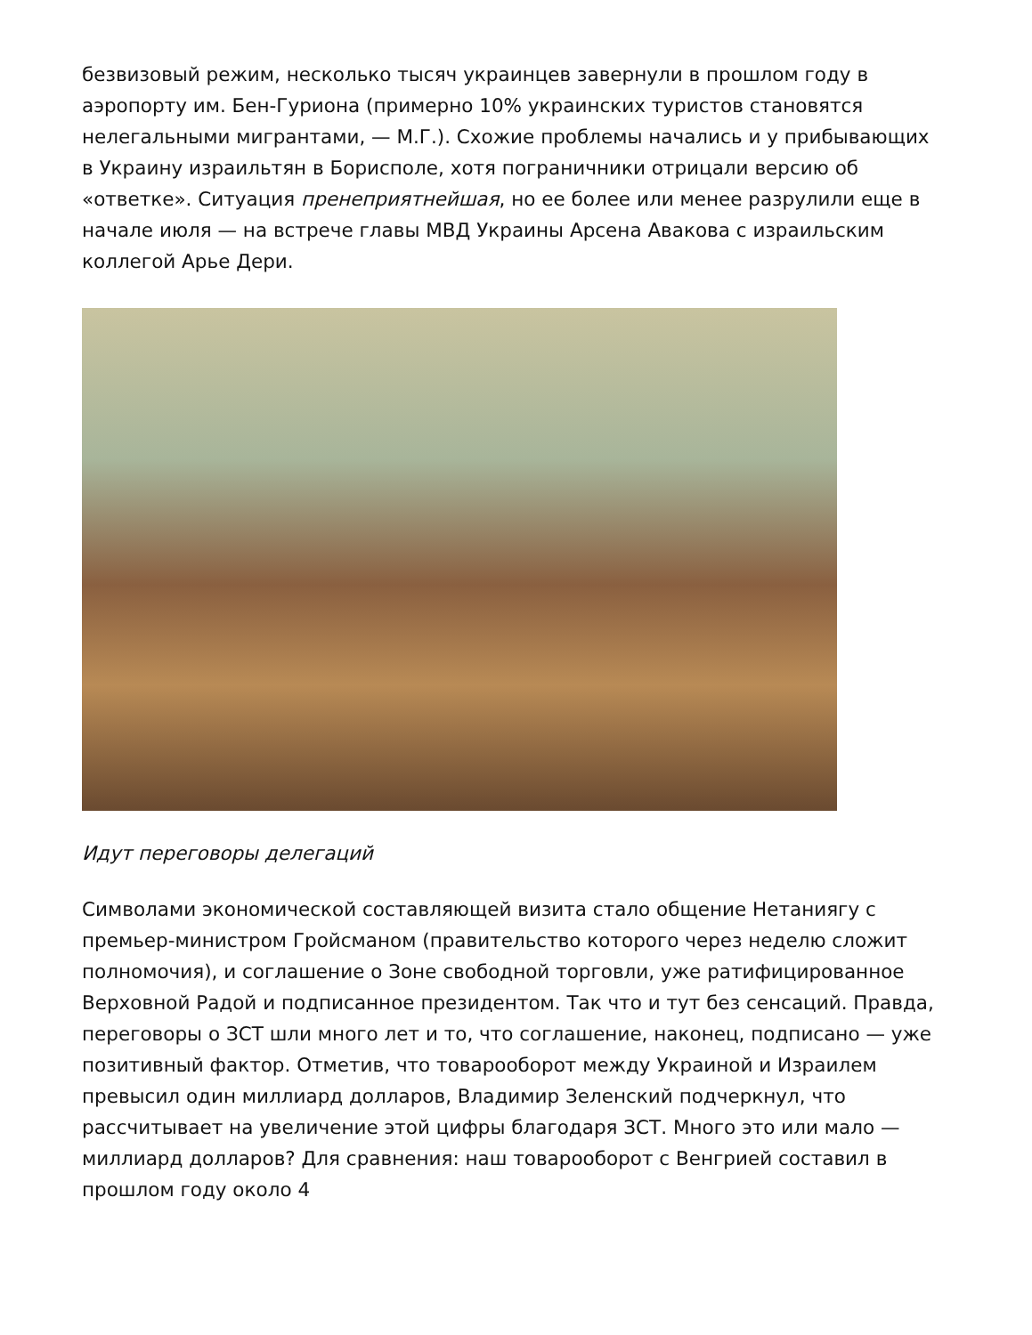безвизовый режим, несколько тысяч украинцев завернули в прошлом году в аэропорту им. Бен-Гуриона (примерно 10% украинских туристов становятся нелегальными мигрантами, — М.Г.). Схожие проблемы начались и у прибывающих в Украину израильтян в Борисполе, хотя пограничники отрицали версию об «ответке». Ситуация пренеприятнейшая, но ее более или менее разрулили еще в начале июля — на встрече главы МВД Украины Арсена Авакова с израильским коллегой Арье Дери.
Идут переговоры делегаций
Символами экономической составляющей визита стало общение Нетаниягу с премьер-министром Гройсманом (правительство которого через неделю сложит полномочия), и соглашение о Зоне свободной торговли, уже ратифицированное Верховной Радой и подписанное президентом. Так что и тут без сенсаций. Правда, переговоры о ЗСТ шли много лет и то, что соглашение, наконец, подписано — уже позитивный фактор. Отметив, что товарооборот между Украиной и Израилем превысил один миллиард долларов, Владимир Зеленский подчеркнул, что рассчитывает на увеличение этой цифры благодаря ЗСТ. Много это или мало — миллиард долларов? Для сравнения: наш товарооборот с Венгрией составил в прошлом году около 4